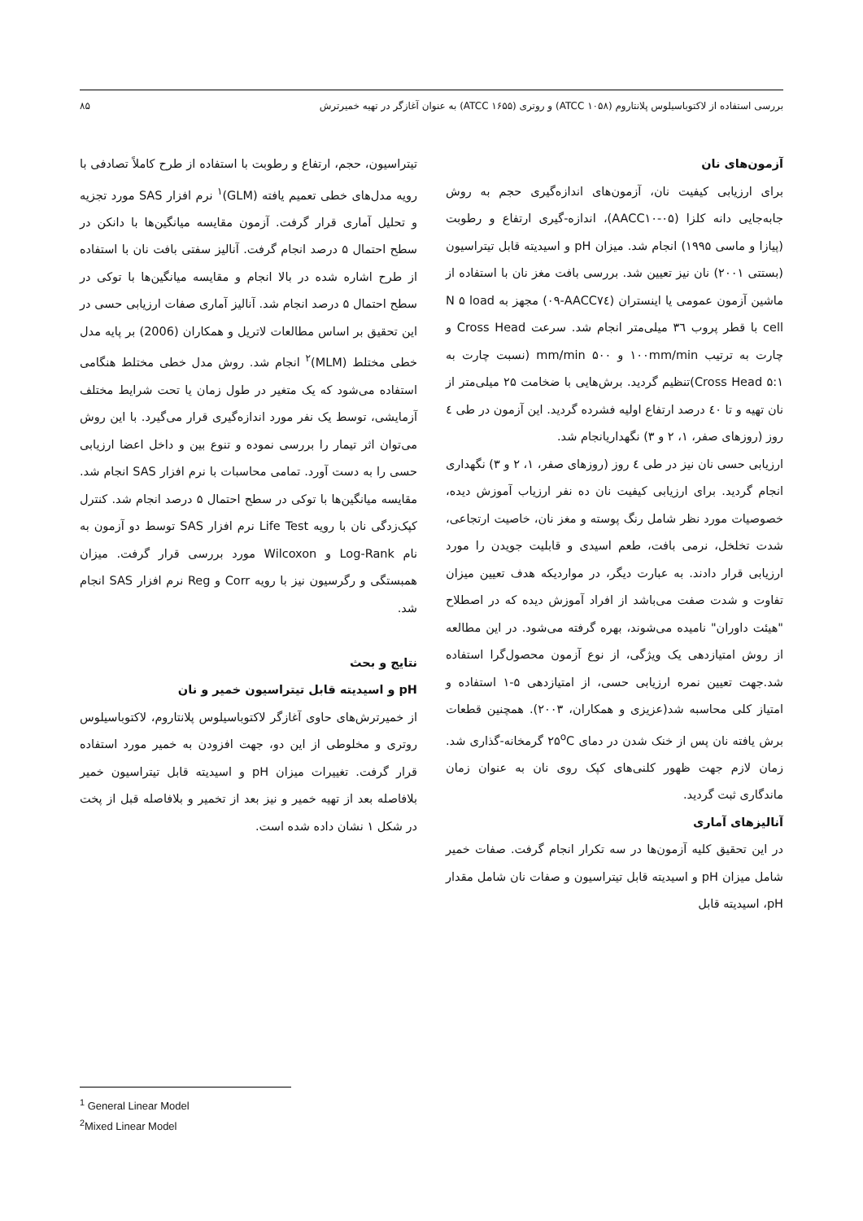بررسی استفاده از لاکتوباسیلوس پلانتاروم (ATCC ۱۰۵۸) و روتری (ATCC ۱۶۵۵) به عنوان آغازگر در تهیه خمیرترش ۸۵
آزمون‌های نان
برای ارزیابی کیفیت نان، آزمون‌های اندازه‌گیری حجم به روش جابه‌جایی دانه کلزا (AACC۱۰-۰۵)، اندازه-گیری ارتفاع و رطوبت (پیازا و ماسی ۱۹۹۵) انجام شد. میزان pH و اسیدیته قابل تیتراسیون (بستتی ۲۰۰۱) نان نیز تعیین شد. بررسی بافت مغز نان با استفاده از ماشین آزمون عمومی یا اینستران (AACC۷٤-۰۹) مجهز به N ۵ load cell با قطر پروب ۳٦ میلی‌متر انجام شد. سرعت Cross Head و چارت به ترتیب ۱۰۰mm/min و ۵۰۰ mm/min (نسبت چارت به Cross Head ۵:۱)تنظیم گردید. برش‌هایی با ضخامت ۲۵ میلی‌متر از نان تهیه و تا ٤۰ درصد ارتفاع اولیه فشرده گردید. این آزمون در طی ٤ روز (روزهای صفر، ۱، ۲ و ۳) نگهداریانجام شد.
ارزیابی حسی نان نیز در طی ٤ روز (روزهای صفر، ۱، ۲ و ۳) نگهداری انجام گردید. برای ارزیابی کیفیت نان ده نفر ارزیاب آموزش دیده، خصوصیات مورد نظر شامل رنگ پوسته و مغز نان، خاصیت ارتجاعی، شدت تخلخل، نرمی بافت، طعم اسیدی و قابلیت جویدن را مورد ارزیابی قرار دادند. به عبارت دیگر، در مواردیکه هدف تعیین میزان تفاوت و شدت صفت می‌باشد از افراد آموزش دیده که در اصطلاح "هیئت داوران" نامیده می‌شوند، بهره گرفته می‌شود. در این مطالعه از روش امتیازدهی یک ویژگی، از نوع آزمون محصول‌گرا استفاده شد.جهت تعیین نمره ارزیابی حسی، از امتیازدهی ۵-۱ استفاده و امتیاز کلی محاسبه شد(عزیزی و همکاران، ۲۰۰۳). همچنین قطعات برش یافته نان پس از خنک شدن در دمای ۲۵<sup>o</sup>C گرمخانه-گذاری شد. زمان لازم جهت ظهور کلنی‌های کپک روی نان به عنوان زمان ماندگاری ثبت گردید.
آنالیزهای آماری
در این تحقیق کلیه آزمون‌ها در سه تکرار انجام گرفت. صفات خمیر شامل میزان pH و اسیدیته قابل تیتراسیون و صفات نان شامل مقدار pH، اسیدیته قابل
تیتراسیون، حجم، ارتفاع و رطوبت با استفاده از طرح کاملاً تصادفی با رویه مدل‌های خطی تعمیم یافته (GLM)<sup>۱</sup> نرم افزار SAS مورد تجزیه و تحلیل آماری قرار گرفت. آزمون مقایسه میانگین‌ها با دانکن در سطح احتمال ۵ درصد انجام گرفت. آنالیز سفتی بافت نان با استفاده از طرح اشاره شده در بالا انجام و مقایسه میانگین‌ها با توکی در سطح احتمال ۵ درصد انجام شد. آنالیز آماری صفات ارزیابی حسی در این تحقیق بر اساس مطالعات لاتریل و همکاران (2006) بر پایه مدل خطی مختلط (MLM)<sup>۲</sup> انجام شد. روش مدل خطی مختلط هنگامی استفاده می‌شود که یک متغیر در طول زمان یا تحت شرایط مختلف آزمایشی، توسط یک نفر مورد اندازه‌گیری قرار می‌گیرد. با این روش می‌توان اثر تیمار را بررسی نموده و تنوع بین و داخل اعضا ارزیابی حسی را به دست آورد. تمامی محاسبات با نرم افزار SAS انجام شد. مقایسه میانگین‌ها با توکی در سطح احتمال ۵ درصد انجام شد. کنترل کپک‌زدگی نان با رویه Life Test نرم افزار SAS توسط دو آزمون به نام Log-Rank و Wilcoxon مورد بررسی قرار گرفت. میزان همبستگی و رگرسیون نیز با رویه Corr و Reg نرم افزار SAS انجام شد.
نتایج و بحث
pH و اسیدیته قابل تیتراسیون خمیر و نان
از خمیرترش‌های حاوی آغازگر لاکتوباسیلوس پلانتاروم، لاکتوباسیلوس روتری و مخلوطی از این دو، جهت افزودن به خمیر مورد استفاده قرار گرفت. تغییرات میزان pH و اسیدیته قابل تیتراسیون خمیر بلافاصله بعد از تهیه خمیر و نیز بعد از تخمیر و بلافاصله قبل از پخت در شکل ۱ نشان داده شده است.
<sup>1</sup> General Linear Model
<sup>2</sup> Mixed Linear Model